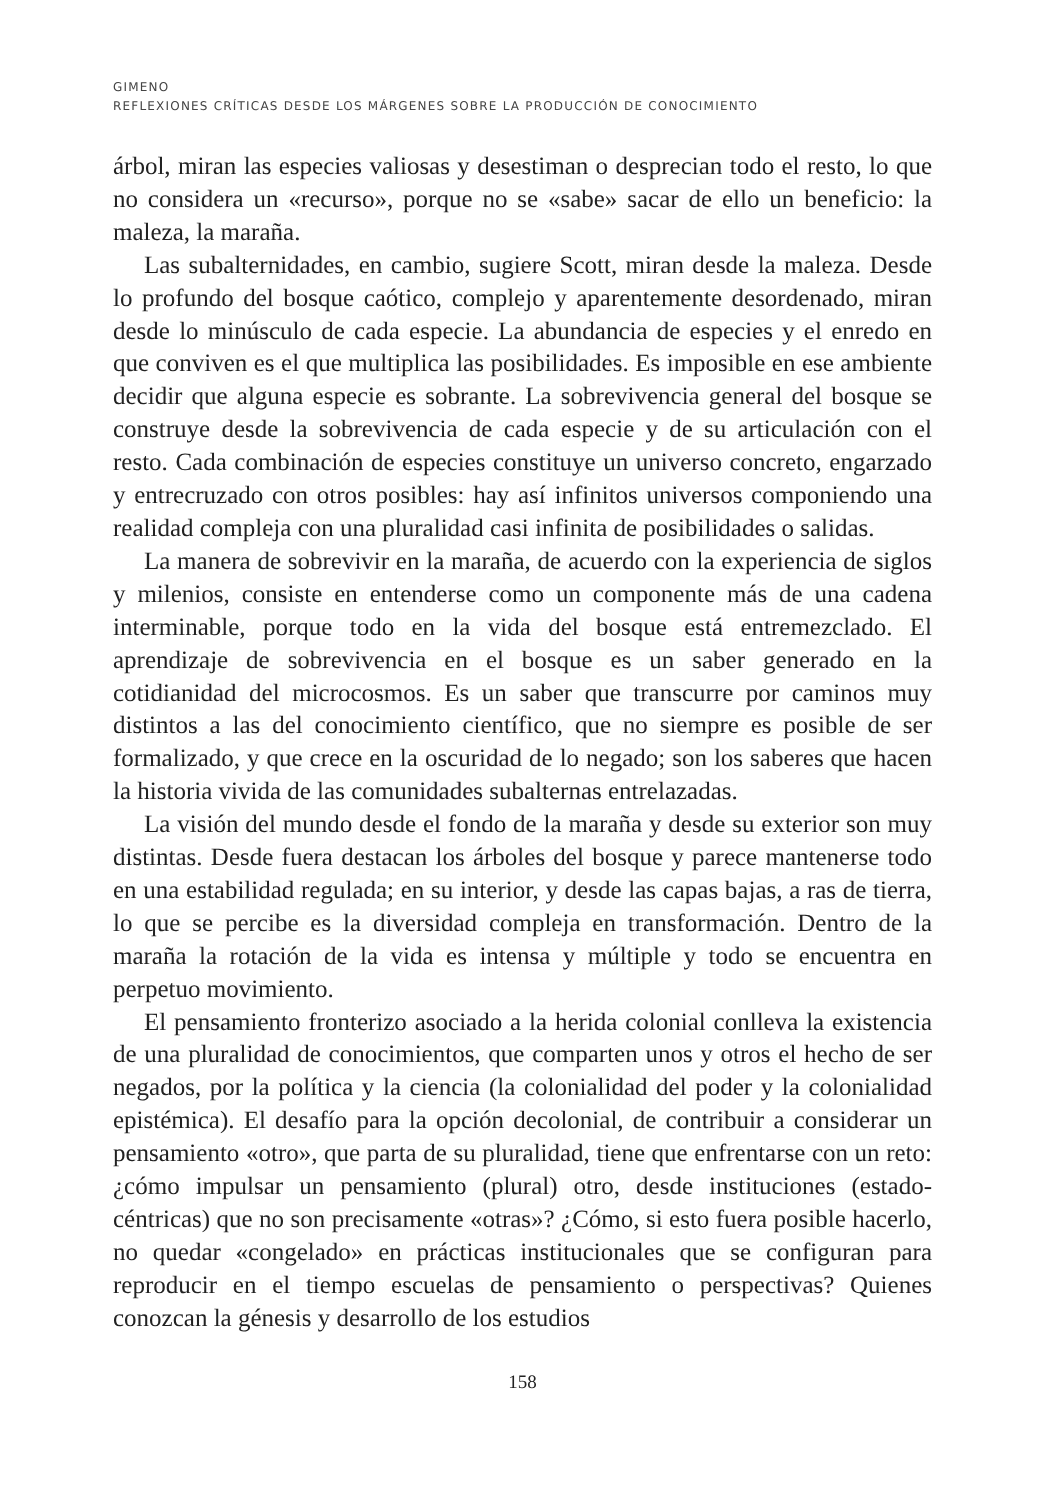GIMENO
REFLEXIONES CRÍTICAS DESDE LOS MÁRGENES SOBRE LA PRODUCCIÓN DE CONOCIMIENTO
árbol, miran las especies valiosas y desestiman o desprecian todo el resto, lo que no considera un «recurso», porque no se «sabe» sacar de ello un beneficio: la maleza, la maraña.
Las subalternidades, en cambio, sugiere Scott, miran desde la maleza. Desde lo profundo del bosque caótico, complejo y aparentemente desordenado, miran desde lo minúsculo de cada especie. La abundancia de especies y el enredo en que conviven es el que multiplica las posibilidades. Es imposible en ese ambiente decidir que alguna especie es sobrante. La sobrevivencia general del bosque se construye desde la sobrevivencia de cada especie y de su articulación con el resto. Cada combinación de especies constituye un universo concreto, engarzado y entrecruzado con otros posibles: hay así infinitos universos componiendo una realidad compleja con una pluralidad casi infinita de posibilidades o salidas.
La manera de sobrevivir en la maraña, de acuerdo con la experiencia de siglos y milenios, consiste en entenderse como un componente más de una cadena interminable, porque todo en la vida del bosque está entremezclado. El aprendizaje de sobrevivencia en el bosque es un saber generado en la cotidianidad del microcosmos. Es un saber que transcurre por caminos muy distintos a las del conocimiento científico, que no siempre es posible de ser formalizado, y que crece en la oscuridad de lo negado; son los saberes que hacen la historia vivida de las comunidades subalternas entrelazadas.
La visión del mundo desde el fondo de la maraña y desde su exterior son muy distintas. Desde fuera destacan los árboles del bosque y parece mantenerse todo en una estabilidad regulada; en su interior, y desde las capas bajas, a ras de tierra, lo que se percibe es la diversidad compleja en transformación. Dentro de la maraña la rotación de la vida es intensa y múltiple y todo se encuentra en perpetuo movimiento.
El pensamiento fronterizo asociado a la herida colonial conlleva la existencia de una pluralidad de conocimientos, que comparten unos y otros el hecho de ser negados, por la política y la ciencia (la colonialidad del poder y la colonialidad epistémica). El desafío para la opción decolonial, de contribuir a considerar un pensamiento «otro», que parta de su pluralidad, tiene que enfrentarse con un reto: ¿cómo impulsar un pensamiento (plural) otro, desde instituciones (estado-céntricas) que no son precisamente «otras»? ¿Cómo, si esto fuera posible hacerlo, no quedar «congelado» en prácticas institucionales que se configuran para reproducir en el tiempo escuelas de pensamiento o perspectivas? Quienes conozcan la génesis y desarrollo de los estudios
158